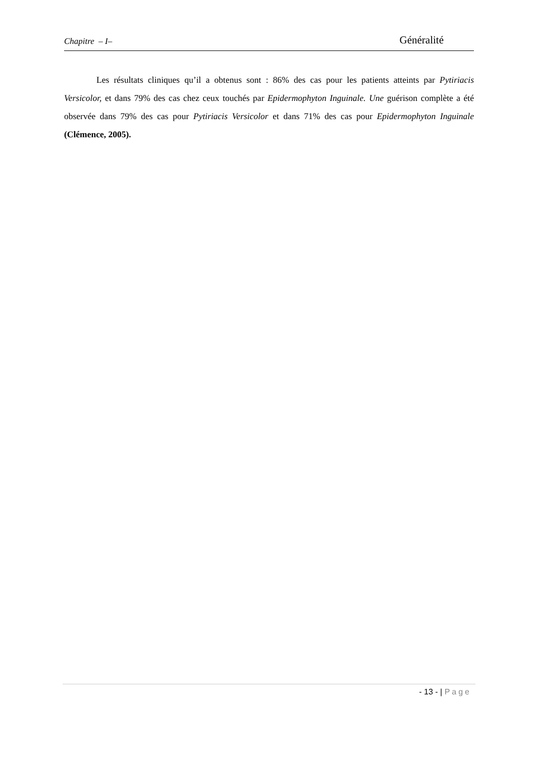Chapitre – I– Généralité
Les résultats cliniques qu’il a obtenus sont : 86% des cas pour les patients atteints par Pytiriacis Versicolor, et dans 79% des cas chez ceux touchés par Epidermophyton Inguinale. Une guérison complète a été observée dans 79% des cas pour Pytiriacis Versicolor et dans 71% des cas pour Epidermophyton Inguinale (Clémence, 2005).
- 13 - | Page